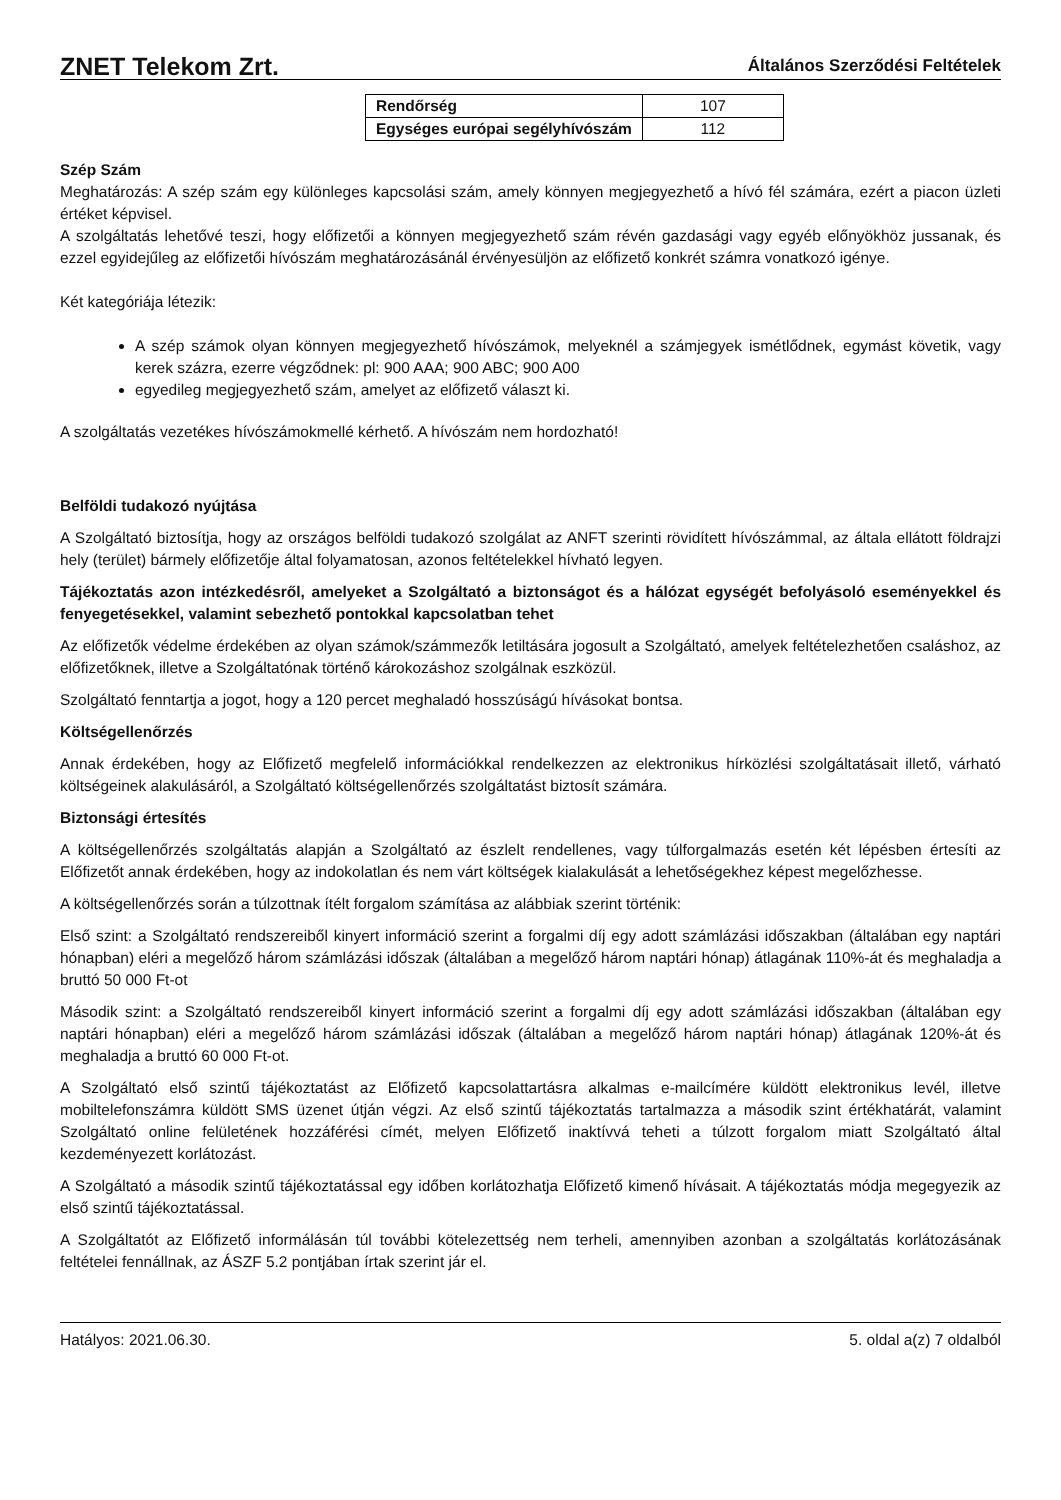ZNET Telekom Zrt. Általános Szerződési Feltételek
| Rendőrség | 107 |
| Egységes európai segélyhívószám | 112 |
Szép Szám
Meghatározás: A szép szám egy különleges kapcsolási szám, amely könnyen megjegyezhető a hívó fél számára, ezért a piacon üzleti értéket képvisel.
A szolgáltatás lehetővé teszi, hogy előfizetői a könnyen megjegyezhető szám révén gazdasági vagy egyéb előnyökhöz jussanak, és ezzel egyidejűleg az előfizetői hívószám meghatározásánál érvényesüljön az előfizető konkrét számra vonatkozó igénye.
Két kategóriája létezik:
A szép számok olyan könnyen megjegyezhető hívószámok, melyeknél a számjegyek ismétlődnek, egymást követik, vagy kerek százra, ezerre végződnek: pl: 900 AAA; 900 ABC; 900 A00
egyedileg megjegyezhető szám, amelyet az előfizető választ ki.
A szolgáltatás vezetékes hívószámokmellé kérhető. A hívószám nem hordozható!
Belföldi tudakozó nyújtása
A Szolgáltató biztosítja, hogy az országos belföldi tudakozó szolgálat az ANFT szerinti rövidített hívószámmal, az általa ellátott földrajzi hely (terület) bármely előfizetője által folyamatosan, azonos feltételekkel hívható legyen.
Tájékoztatás azon intézkedésről, amelyeket a Szolgáltató a biztonságot és a hálózat egységét befolyásoló eseményekkel és fenyegetésekkel, valamint sebezhető pontokkal kapcsolatban tehet
Az előfizetők védelme érdekében az olyan számok/számmezők letiltására jogosult a Szolgáltató, amelyek feltételezhetően csaláshoz, az előfizetőknek, illetve a Szolgáltatónak történő károkozáshoz szolgálnak eszközül.
Szolgáltató fenntartja a jogot, hogy a 120 percet meghaladó hosszúságú hívásokat bontsa.
Költségellenőrzés
Annak érdekében, hogy az Előfizető megfelelő információkkal rendelkezzen az elektronikus hírközlési szolgáltatásait illető, várható költségeinek alakulásáról, a Szolgáltató költségellenőrzés szolgáltatást biztosít számára.
Biztonsági értesítés
A költségellenőrzés szolgáltatás alapján a Szolgáltató az észlelt rendellenes, vagy túlforgalmazás esetén két lépésben értesíti az Előfizetőt annak érdekében, hogy az indokolatlan és nem várt költségek kialakulását a lehetőségekhez képest megelőzhesse.
A költségellenőrzés során a túlzottnak ítélt forgalom számítása az alábbiak szerint történik:
Első szint: a Szolgáltató rendszereiből kinyert információ szerint a forgalmi díj egy adott számlázási időszakban (általában egy naptári hónapban) eléri a megelőző három számlázási időszak (általában a megelőző három naptári hónap) átlagának 110%-át és meghaladja a bruttó 50 000 Ft-ot
Második szint: a Szolgáltató rendszereiből kinyert információ szerint a forgalmi díj egy adott számlázási időszakban (általában egy naptári hónapban) eléri a megelőző három számlázási időszak (általában a megelőző három naptári hónap) átlagának 120%-át és meghaladja a bruttó 60 000 Ft-ot.
A Szolgáltató első szintű tájékoztatást az Előfizető kapcsolattartásra alkalmas e-mailcímére küldött elektronikus levél, illetve mobiltelefonszámra küldött SMS üzenet útján végzi. Az első szintű tájékoztatás tartalmazza a második szint értékhatárát, valamint Szolgáltató online felületének hozzáférési címét, melyen Előfizető inaktívvá teheti a túlzott forgalom miatt Szolgáltató által kezdeményezett korlátozást.
A Szolgáltató a második szintű tájékoztatással egy időben korlátozhatja Előfizető kimenő hívásait. A tájékoztatás módja megegyezik az első szintű tájékoztatással.
A Szolgáltatót az Előfizető informálásán túl további kötelezettség nem terheli, amennyiben azonban a szolgáltatás korlátozásának feltételei fennállnak, az ÁSZF 5.2 pontjában írtak szerint jár el.
Hatályos: 2021.06.30. 5. oldal a(z) 7 oldalból